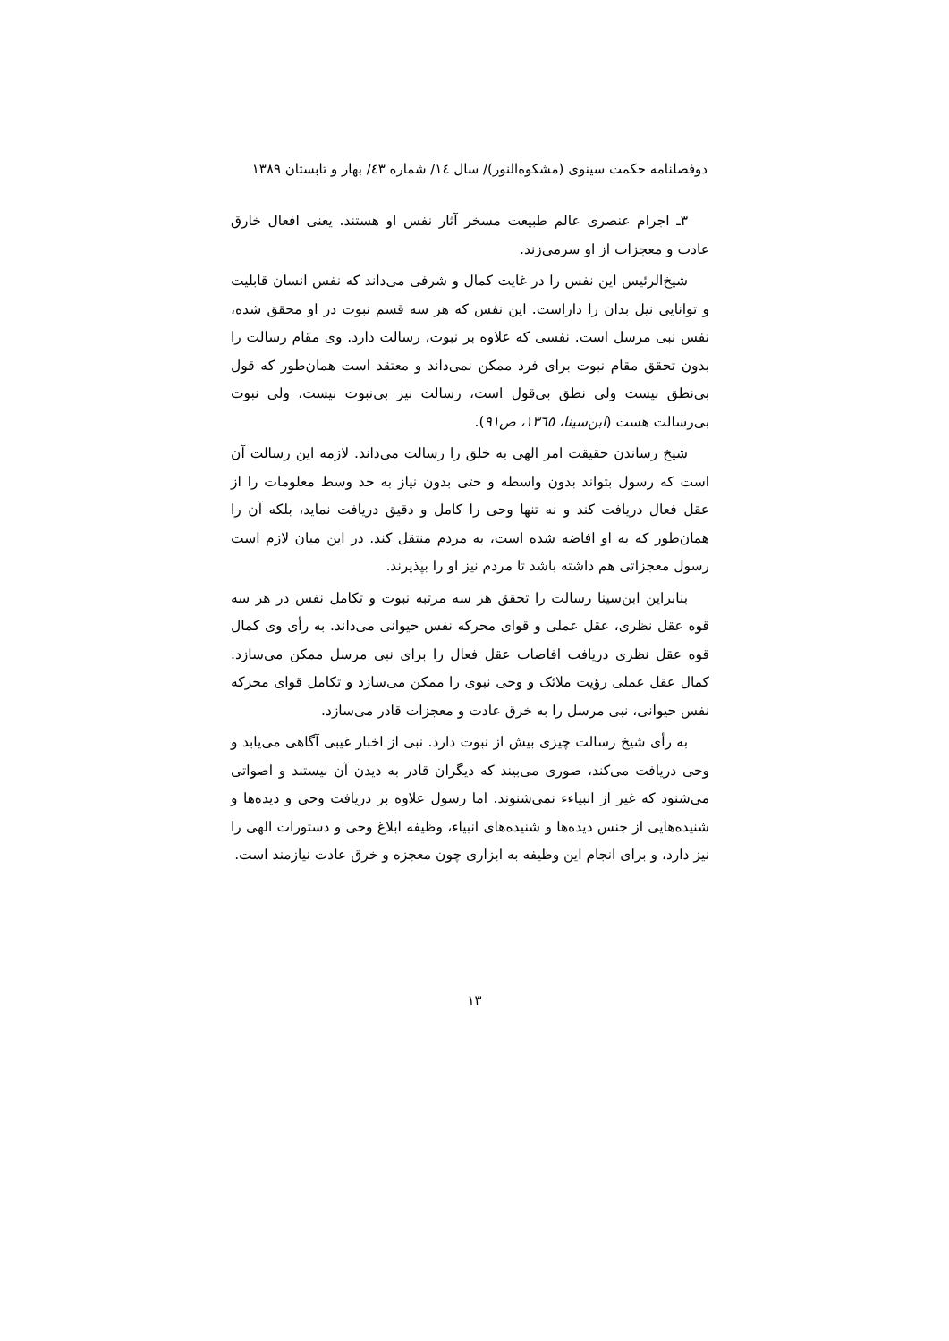دوفصلنامه حکمت سینوی (مشکوه‌النور)/ سال ١٤/ شماره ٤٣/ بهار و تابستان ١٣٨٩
٣ـ اجرام عنصری عالم طبیعت مسخر آثار نفس او هستند. یعنی افعال خارق عادت و معجزات از او سرمی‌زند.
شیخ‌الرئیس این نفس را در غایت کمال و شرفی می‌داند که نفس انسان قابلیت و توانایی نیل بدان را داراست. این نفس که هر سه قسم نبوت در او محقق شده، نفس نبی مرسل است. نفسی که علاوه بر نبوت، رسالت دارد. وی مقام رسالت را بدون تحقق مقام نبوت برای فرد ممکن نمی‌داند و معتقد است همان‌طور که قول بی‌نطق نیست ولی نطق بی‌قول است، رسالت نیز بی‌نبوت نیست، ولی نبوت بی‌رسالت هست (ابن‌سینا، ١٣٦٥، ص٩١).
شیخ رساندن حقیقت امر الهی به خلق را رسالت می‌داند. لازمه این رسالت آن است که رسول بتواند بدون واسطه و حتی بدون نیاز به حد وسط معلومات را از عقل فعال دریافت کند و نه تنها وحی را کامل و دقیق دریافت نماید، بلکه آن را همان‌طور که به او افاضه شده است، به مردم منتقل کند. در این میان لازم است رسول معجزاتی هم داشته باشد تا مردم نیز او را بپذیرند.
بنابراین ابن‌سینا رسالت را تحقق هر سه مرتبه نبوت و تکامل نفس در هر سه قوه عقل نظری، عقل عملی و قوای محرکه نفس حیوانی می‌داند. به رأی وی کمال قوه عقل نظری دریافت افاضات عقل فعال را برای نبی مرسل ممکن می‌سازد. کمال عقل عملی رؤیت ملائک و وحی نبوی را ممکن می‌سازد و تکامل قوای محرکه نفس حیوانی، نبی مرسل را به خرق عادت و معجزات قادر می‌سازد.
به رأی شیخ رسالت چیزی بیش از نبوت دارد. نبی از اخبار غیبی آگاهی می‌یابد و وحی دریافت می‌کند، صوری می‌بیند که دیگران قادر به دیدن آن نیستند و اصواتی می‌شنود که غیر از انبیاءء نمی‌شنوند. اما رسول علاوه بر دریافت وحی و دیده‌ها و شنیده‌هایی از جنس دیده‌ها و شنیده‌های انبیاء، وظیفه ابلاغ وحی و دستورات الهی را نیز دارد، و برای انجام این وظیفه به ابزاری چون معجزه و خرق عادت نیازمند است.
١٣